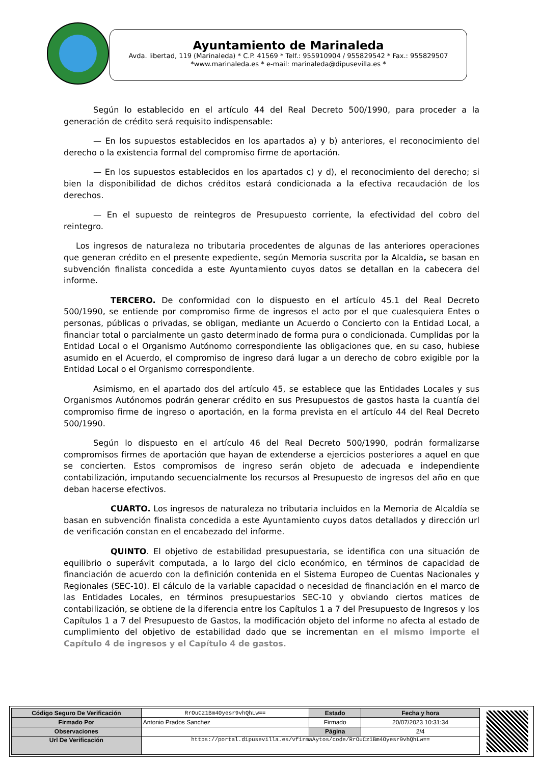Ayuntamiento de Marinaleda
Avda. libertad, 119 (Marinaleda) * C.P. 41569 * Telf.: 955910904 / 955829542 * Fax.: 955829507
*www.marinaleda.es * e-mail: marinaleda@dipusevilla.es *
Según lo establecido en el artículo 44 del Real Decreto 500/1990, para proceder a la generación de crédito será requisito indispensable:
— En los supuestos establecidos en los apartados a) y b) anteriores, el reconocimiento del derecho o la existencia formal del compromiso firme de aportación.
— En los supuestos establecidos en los apartados c) y d), el reconocimiento del derecho; si bien la disponibilidad de dichos créditos estará condicionada a la efectiva recaudación de los derechos.
— En el supuesto de reintegros de Presupuesto corriente, la efectividad del cobro del reintegro.
Los ingresos de naturaleza no tributaria procedentes de algunas de las anteriores operaciones que generan crédito en el presente expediente, según Memoria suscrita por la Alcaldía, se basan en subvención finalista concedida a este Ayuntamiento cuyos datos se detallan en la cabecera del informe.
TERCERO. De conformidad con lo dispuesto en el artículo 45.1 del Real Decreto 500/1990, se entiende por compromiso firme de ingresos el acto por el que cualesquiera Entes o personas, públicas o privadas, se obligan, mediante un Acuerdo o Concierto con la Entidad Local, a financiar total o parcialmente un gasto determinado de forma pura o condicionada. Cumplidas por la Entidad Local o el Organismo Autónomo correspondiente las obligaciones que, en su caso, hubiese asumido en el Acuerdo, el compromiso de ingreso dará lugar a un derecho de cobro exigible por la Entidad Local o el Organismo correspondiente.
Asimismo, en el apartado dos del artículo 45, se establece que las Entidades Locales y sus Organismos Autónomos podrán generar crédito en sus Presupuestos de gastos hasta la cuantía del compromiso firme de ingreso o aportación, en la forma prevista en el artículo 44 del Real Decreto 500/1990.
Según lo dispuesto en el artículo 46 del Real Decreto 500/1990, podrán formalizarse compromisos firmes de aportación que hayan de extenderse a ejercicios posteriores a aquel en que se concierten. Estos compromisos de ingreso serán objeto de adecuada e independiente contabilización, imputando secuencialmente los recursos al Presupuesto de ingresos del año en que deban hacerse efectivos.
CUARTO. Los ingresos de naturaleza no tributaria incluidos en la Memoria de Alcaldía se basan en subvención finalista concedida a este Ayuntamiento cuyos datos detallados y dirección url de verificación constan en el encabezado del informe.
QUINTO. El objetivo de estabilidad presupuestaria, se identifica con una situación de equilibrio o superávit computada, a lo largo del ciclo económico, en términos de capacidad de financiación de acuerdo con la definición contenida en el Sistema Europeo de Cuentas Nacionales y Regionales (SEC-10). El cálculo de la variable capacidad o necesidad de financiación en el marco de las Entidades Locales, en términos presupuestarios SEC-10 y obviando ciertos matices de contabilización, se obtiene de la diferencia entre los Capítulos 1 a 7 del Presupuesto de Ingresos y los Capítulos 1 a 7 del Presupuesto de Gastos, la modificación objeto del informe no afecta al estado de cumplimiento del objetivo de estabilidad dado que se incrementan en el mismo importe el Capítulo 4 de ingresos y el Capítulo 4 de gastos.
| Código Seguro De Verificación | RrOuCz1Bm4Oyesr9vhQhLw== | Estado | Fecha y hora |
| Firmado Por | Antonio Prados Sanchez | Firmado | 20/07/2023 10:31:34 |
| Observaciones | | Página | 2/4 |
| Url De Verificación | https://portal.dipusevilla.es/vfirmaAytos/code/RrOuCz1Bm4Oyesr9vhQhLw== | | |